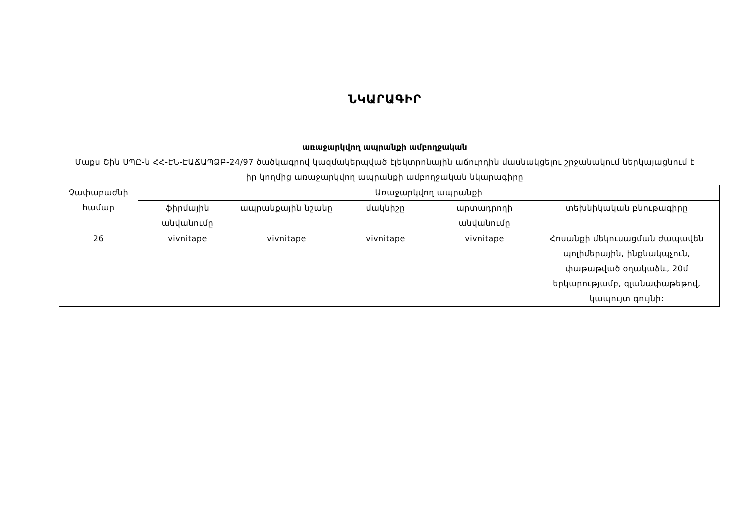ՆԿԱՐԱԳԻՐ
առաջարկվող ապրանքի ամբողջական
Մաքս Շին ՍՊԸ-ն ՀՀ-ԷՆ-ԷԱՃԱՊՁԲ-24/97 ծածկագրով կազմակերպված էլեկտրոնային աճուրդին մասնակցելու շրջանակում ներկայացնում է իր կողմից առաջարկվող ապրանքի ամբողջական նկարագիրը
| Չափաբաժնի համար | Առաջարկվող ապրանքի | | | | |
| --- | --- | --- | --- | --- | --- |
| | ֆիրմային անվանումը | ապրանքային նշանը | մակնիշը | արտադրողի անվանումը | տեխնիկական բնութագիրը |
| 26 | vivnitape | vivnitape | vivnitape | vivnitape | Հոսանքի մեկուսացման ժապավեն պոլիմերային, ինքնակպչուն, փաթաթված օղակաձև, 20մ երկարությամբ, գլանափաթեթով, կապույտ գույնի: |